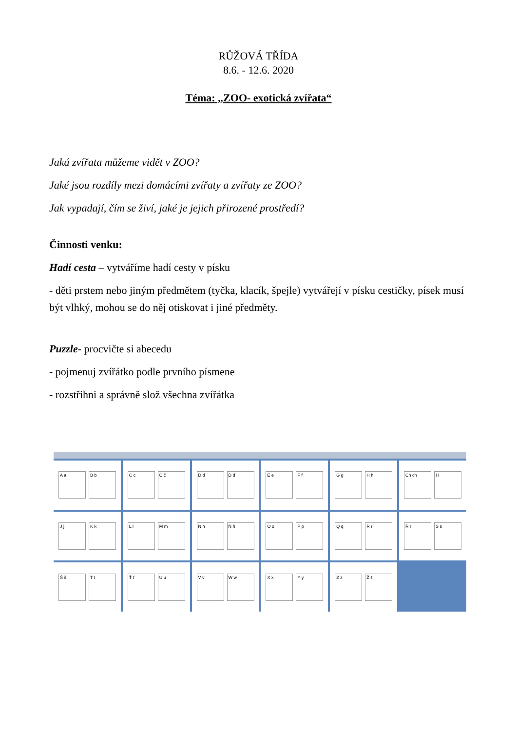RŮŽOVÁ TŘÍDA
8.6. - 12.6. 2020
Téma: „ZOO- exotická zvířata“
Jaká zvířata můžeme vidět v ZOO?
Jaké jsou rozdíly mezi domácími zvířaty a zvířaty ze ZOO?
Jak vypadají, čím se živí, jaké je jejich přirozené prostředí?
Činnosti venku:
Hadí cesta – vytváříme hadí cesty v písku
- děti prstem nebo jiným předmětem (tyčka, klacík, špejle) vytvářejí v písku cestičky, písek musí být vlhký, mohou se do něj otiskovat i jiné předměty.
Puzzle- procvičte si abecedu
- pojmenuj zvířátko podle prvního písmene
- rozstřihni a správně slož všechna zvířátka
A a B b
C c Č č
D d Ď ď
E e F f
G g H h
Ch ch I i
J j K k
L l M m
N n Ň ň
O o P p
Q q R r
Ř ř S s
Š š T t
Ť ť U u
V v W w
X x Y y
Z z Ž ž